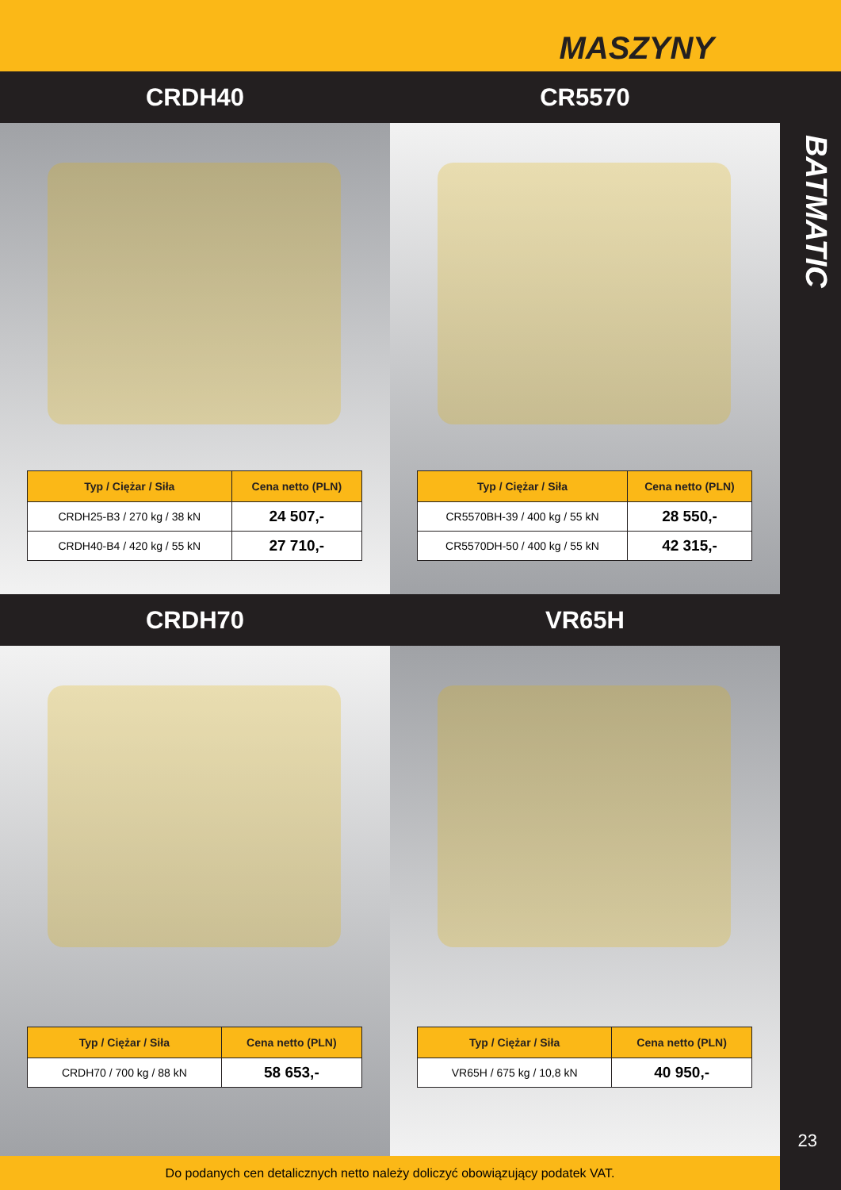MASZYNY
CRDH40 CR5570
| Typ / Ciężar / Siła | Cena netto (PLN) |
| --- | --- |
| CRDH25-B3 / 270 kg / 38 kN | 24 507,- |
| CRDH40-B4 / 420 kg / 55 kN | 27 710,- |
| Typ / Ciężar / Siła | Cena netto (PLN) |
| --- | --- |
| CR5570BH-39 / 400 kg / 55 kN | 28 550,- |
| CR5570DH-50 / 400 kg / 55 kN | 42 315,- |
CRDH70 VR65H
| Typ / Ciężar / Siła | Cena netto (PLN) |
| --- | --- |
| CRDH70 / 700 kg / 88 kN | 58 653,- |
| Typ / Ciężar / Siła | Cena netto (PLN) |
| --- | --- |
| VR65H / 675 kg / 10,8 kN | 40 950,- |
BATMATIC
23
Do podanych cen detalicznych netto należy doliczyć obowiązujący podatek VAT.